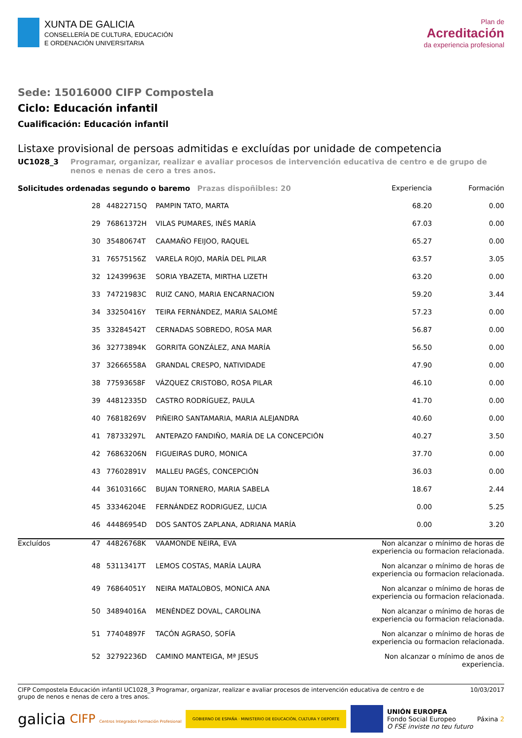XUNTA DE GALICIA
CONSELLERÍA DE CULTURA, EDUCACIÓN
E ORDENACIÓN UNIVERSITARIA
Plan de
Acreditación
da experiencia profesional
Sede: 15016000 CIFP Compostela
Ciclo: Educación infantil
Cualificación: Educación infantil
Listaxe provisional de persoas admitidas e excluídas por unidade de competencia
UC1028_3 Programar, organizar, realizar e avaliar procesos de intervención educativa de centro e de grupo de nenos e nenas de cero a tres anos.
| Solicitudes ordenadas segundo o baremo Prazas dispoñibles: 20 | | | | Experiencia | Formación |
| --- | --- | --- | --- | --- | --- |
| | 28 | 44822715Q | PAMPIN TATO, MARTA | 68.20 | 0.00 |
| | 29 | 76861372H | VILAS PUMARES, INÉS MARÍA | 67.03 | 0.00 |
| | 30 | 35480674T | CAAMAÑO FEIJOO, RAQUEL | 65.27 | 0.00 |
| | 31 | 76575156Z | VARELA ROJO, MARÍA DEL PILAR | 63.57 | 3.05 |
| | 32 | 12439963E | SORIA YBAZETA, MIRTHA LIZETH | 63.20 | 0.00 |
| | 33 | 74721983C | RUIZ CANO, MARIA ENCARNACION | 59.20 | 3.44 |
| | 34 | 33250416Y | TEIRA FERNÁNDEZ, MARIA SALOMÉ | 57.23 | 0.00 |
| | 35 | 33284542T | CERNADAS SOBREDO, ROSA MAR | 56.87 | 0.00 |
| | 36 | 32773894K | GORRITA GONZÁLEZ, ANA MARÍA | 56.50 | 0.00 |
| | 37 | 32666558A | GRANDAL CRESPO, NATIVIDADE | 47.90 | 0.00 |
| | 38 | 77593658F | VÁZQUEZ CRISTOBO, ROSA PILAR | 46.10 | 0.00 |
| | 39 | 44812335D | CASTRO RODRÍGUEZ, PAULA | 41.70 | 0.00 |
| | 40 | 76818269V | PIÑEIRO SANTAMARIA, MARIA ALEJANDRA | 40.60 | 0.00 |
| | 41 | 78733297L | ANTEPAZO FANDIÑO, MARÍA DE LA CONCEPCIÓN | 40.27 | 3.50 |
| | 42 | 76863206N | FIGUEIRAS DURO, MONICA | 37.70 | 0.00 |
| | 43 | 77602891V | MALLEU PAGÉS, CONCEPCIÓN | 36.03 | 0.00 |
| | 44 | 36103166C | BUJAN TORNERO, MARIA SABELA | 18.67 | 2.44 |
| | 45 | 33346204E | FERNÁNDEZ RODRIGUEZ, LUCIA | 0.00 | 5.25 |
| | 46 | 44486954D | DOS SANTOS ZAPLANA, ADRIANA MARÍA | 0.00 | 3.20 |
| Excluídos | 47 | 44826768K | VAAMONDE NEIRA, EVA | Non alcanzar o mínimo de horas de experiencia ou formacion relacionada. | |
| | 48 | 53113417T | LEMOS COSTAS, MARÍA LAURA | Non alcanzar o mínimo de horas de experiencia ou formacion relacionada. | |
| | 49 | 76864051Y | NEIRA MATALOBOS, MONICA ANA | Non alcanzar o mínimo de horas de experiencia ou formacion relacionada. | |
| | 50 | 34894016A | MENÉNDEZ DOVAL, CAROLINA | Non alcanzar o mínimo de horas de experiencia ou formacion relacionada. | |
| | 51 | 77404897F | TACÓN AGRASO, SOFÍA | Non alcanzar o mínimo de horas de experiencia ou formacion relacionada. | |
| | 52 | 32792236D | CAMINO MANTEIGA, Mª JESUS | Non alcanzar o mínimo de anos de experiencia. | |
CIFP Compostela Educación infantil UC1028_3 Programar, organizar, realizar e avaliar procesos de intervención educativa de centro e de
grupo de nenos e nenas de cero a tres anos. 10/03/2017
galicia CIFP Centros Integrados Formación Profesional GOBIERNO DE ESPAÑA · MINISTERIO DE EDUCACIÓN, CULTURA Y DEPORTE UNIÓN EUROPEA
Fondo Social Europeo
O FSE inviste no teu futuro Páxina 2